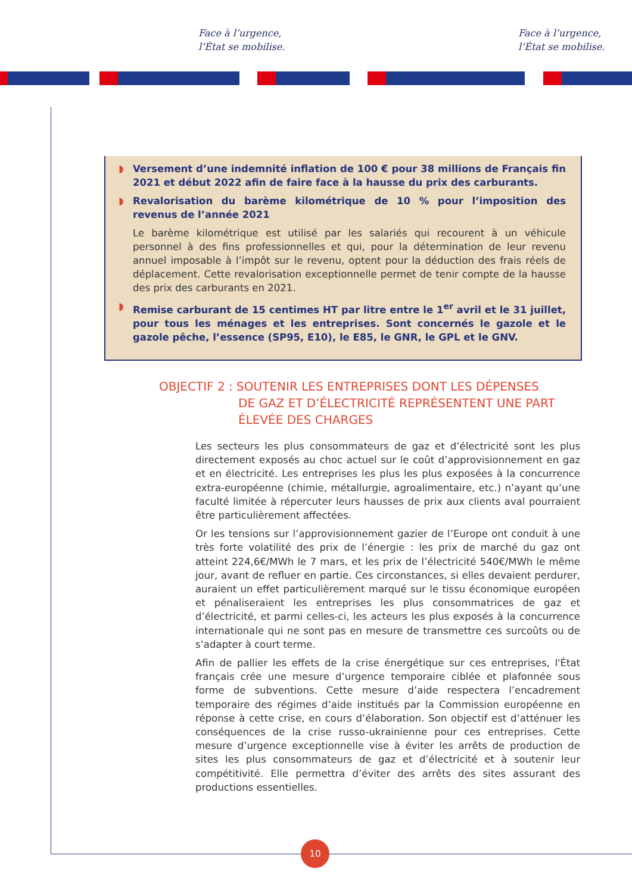Face à l’urgence,
l’État se mobilise.
Face à l’urgence,
l’État se mobilise.
◗ Versement d’une indemnité inflation de 100 € pour 38 millions de Français fin 2021 et début 2022 afin de faire face à la hausse du prix des carburants.
◗ Revalorisation du barème kilométrique de 10 % pour l’imposition des revenus de l’année 2021
Le barème kilométrique est utilisé par les salariés qui recourent à un véhicule personnel à des fins professionnelles et qui, pour la détermination de leur revenu annuel imposable à l’impôt sur le revenu, optent pour la déduction des frais réels de déplacement. Cette revalorisation exceptionnelle permet de tenir compte de la hausse des prix des carburants en 2021.
◗ Remise carburant de 15 centimes HT par litre entre le 1<sup>er</sup> avril et le 31 juillet, pour tous les ménages et les entreprises. Sont concernés le gazole et le gazole pêche, l’essence (SP95, E10), le E85, le GNR, le GPL et le GNV.
OBJECTIF 2 : SOUTENIR LES ENTREPRISES DONT LES DÉPENSES
DE GAZ ET D’ÉLECTRICITÉ REPRÉSENTENT UNE PART
ÉLEVÉE DES CHARGES
Les secteurs les plus consommateurs de gaz et d’électricité sont les plus directement exposés au choc actuel sur le coût d’approvisionnement en gaz et en électricité. Les entreprises les plus les plus exposées à la concurrence extra-européenne (chimie, métallurgie, agroalimentaire, etc.) n’ayant qu’une faculté limitée à répercuter leurs hausses de prix aux clients aval pourraient être particulièrement affectées.
Or les tensions sur l’approvisionnement gazier de l’Europe ont conduit à une très forte volatilité des prix de l’énergie : les prix de marché du gaz ont atteint 224,6€/MWh le 7 mars, et les prix de l’électricité 540€/MWh le même jour, avant de refluer en partie. Ces circonstances, si elles devaient perdurer, auraient un effet particulièrement marqué sur le tissu économique européen et pénaliseraient les entreprises les plus consommatrices de gaz et d’électricité, et parmi celles-ci, les acteurs les plus exposés à la concurrence internationale qui ne sont pas en mesure de transmettre ces surcoûts ou de s’adapter à court terme.
Afin de pallier les effets de la crise énergétique sur ces entreprises, l'État français crée une mesure d’urgence temporaire ciblée et plafonnée sous forme de subventions. Cette mesure d’aide respectera l’encadrement temporaire des régimes d’aide institués par la Commission européenne en réponse à cette crise, en cours d’élaboration. Son objectif est d’atténuer les conséquences de la crise russo-ukrainienne pour ces entreprises. Cette mesure d’urgence exceptionnelle vise à éviter les arrêts de production de sites les plus consommateurs de gaz et d’électricité et à soutenir leur compétitivité. Elle permettra d’éviter des arrêts des sites assurant des productions essentielles.
10